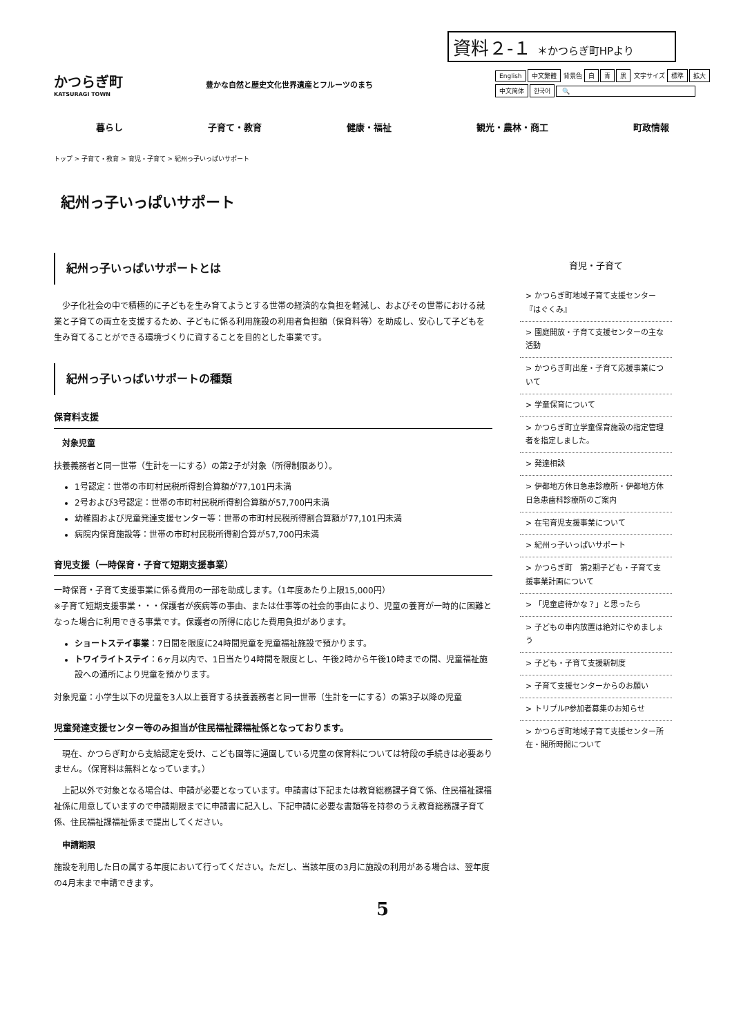資料２-１ ＊かつらぎ町HPより
かつらぎ町
KATSURAGI TOWN
豊かな自然と歴史文化世界遺産とフルーツのまち
English 中文繁體 背景色 白 青 黒 文字サイズ 標準 拡大
中文简体 한국어 🔍
暮らし 子育て・教育 健康・福祉 観光・農林・商工 町政情報
トップ > 子育て・教育 > 育児・子育て > 紀州っ子いっぱいサポート
紀州っ子いっぱいサポート
紀州っ子いっぱいサポートとは
　少子化社会の中で積極的に子どもを生み育てようとする世帯の経済的な負担を軽減し、およびその世帯における就業と子育ての両立を支援するため、子どもに係る利用施設の利用者負担額（保育料等）を助成し、安心して子どもを生み育てることができる環境づくりに資することを目的とした事業です。
紀州っ子いっぱいサポートの種類
保育料支援
対象児童
扶養義務者と同一世帯（生計を一にする）の第2子が対象（所得制限あり）。
1号認定：世帯の市町村民税所得割合算額が77,101円未満
2号および3号認定：世帯の市町村民税所得割合算額が57,700円未満
幼稚園および児童発達支援センター等：世帯の市町村民税所得割合算額が77,101円未満
病院内保育施設等：世帯の市町村民税所得割合算が57,700円未満
育児支援（一時保育・子育て短期支援事業）
一時保育・子育て支援事業に係る費用の一部を助成します。（1年度あたり上限15,000円）
※子育て短期支援事業・・・保護者が疾病等の事由、または仕事等の社会的事由により、児童の養育が一時的に困難となった場合に利用できる事業です。保護者の所得に応じた費用負担があります。
ショートステイ事業：7日間を限度に24時間児童を児童福祉施設で預かります。
トワイライトステイ：6ヶ月以内で、1日当たり4時間を限度とし、午後2時から午後10時までの間、児童福祉施設への通所により児童を預かります。
対象児童：小学生以下の児童を3人以上養育する扶養義務者と同一世帯（生計を一にする）の第3子以降の児童
児童発達支援センター等のみ担当が住民福祉課福祉係となっております。
　現在、かつらぎ町から支給認定を受け、こども園等に通園している児童の保育料については特段の手続きは必要ありません。（保育料は無料となっています。）
　上記以外で対象となる場合は、申請が必要となっています。申請書は下記または教育総務課子育て係、住民福祉課福祉係に用意していますので申請期限までに申請書に記入し、下記申請に必要な書類等を持参のうえ教育総務課子育て係、住民福祉課福祉係まで提出してください。
申請期限
施設を利用した日の属する年度において行ってください。ただし、当該年度の3月に施設の利用がある場合は、翌年度の4月末まで申請できます。
育児・子育て
> かつらぎ町地域子育て支援センター『はぐくみ』
> 園庭開放・子育て支援センターの主な活動
> かつらぎ町出産・子育て応援事業について
> 学童保育について
> かつらぎ町立学童保育施設の指定管理者を指定しました。
> 発達相談
> 伊都地方休日急患診療所・伊都地方休日急患歯科診療所のご案内
> 在宅育児支援事業について
> 紀州っ子いっぱいサポート
> かつらぎ町　第2期子ども・子育て支援事業計画について
> 「児童虐待かな？」と思ったら
> 子どもの車内放置は絶対にやめましょう
> 子ども・子育て支援新制度
> 子育て支援センターからのお願い
> トリプルP参加者募集のお知らせ
> かつらぎ町地域子育て支援センター所在・開所時間について
5